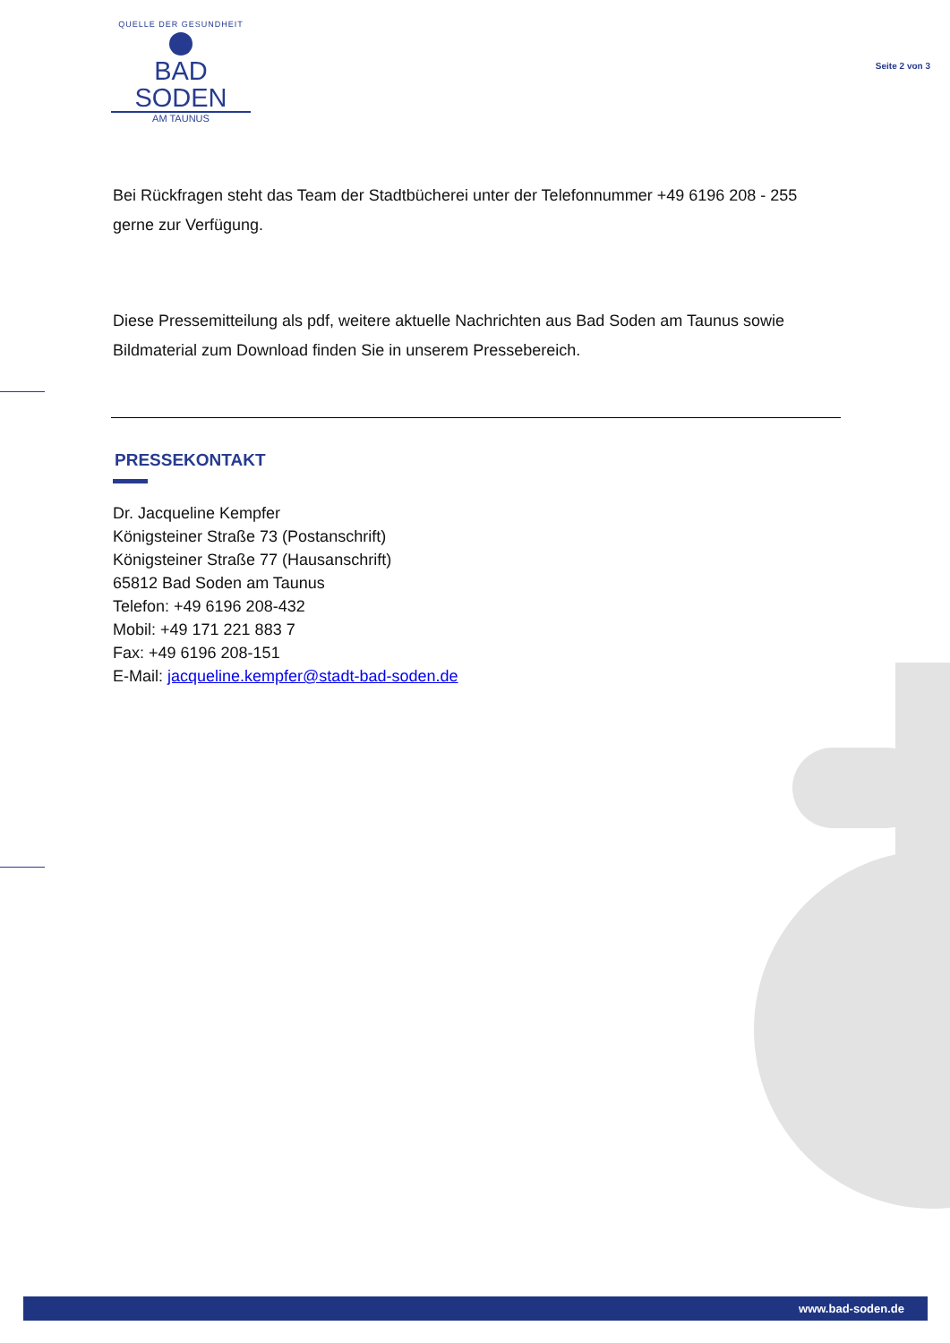QUELLE DER GESUNDHEIT
BAD SODEN
AM TAUNUS
Seite 2 von 3
Bei Rückfragen steht das Team der Stadtbücherei unter der Telefonnummer +49 6196 208 - 255 gerne zur Verfügung.
Diese Pressemitteilung als pdf, weitere aktuelle Nachrichten aus Bad Soden am Taunus sowie Bildmaterial zum Download finden Sie in unserem Pressebereich.
PRESSEKONTAKT
Dr. Jacqueline Kempfer
Königsteiner Straße 73 (Postanschrift)
Königsteiner Straße 77 (Hausanschrift)
65812 Bad Soden am Taunus
Telefon: +49 6196 208-432
Mobil: +49 171 221 883 7
Fax: +49 6196 208-151
E-Mail: jacqueline.kempfer@stadt-bad-soden.de
www.bad-soden.de